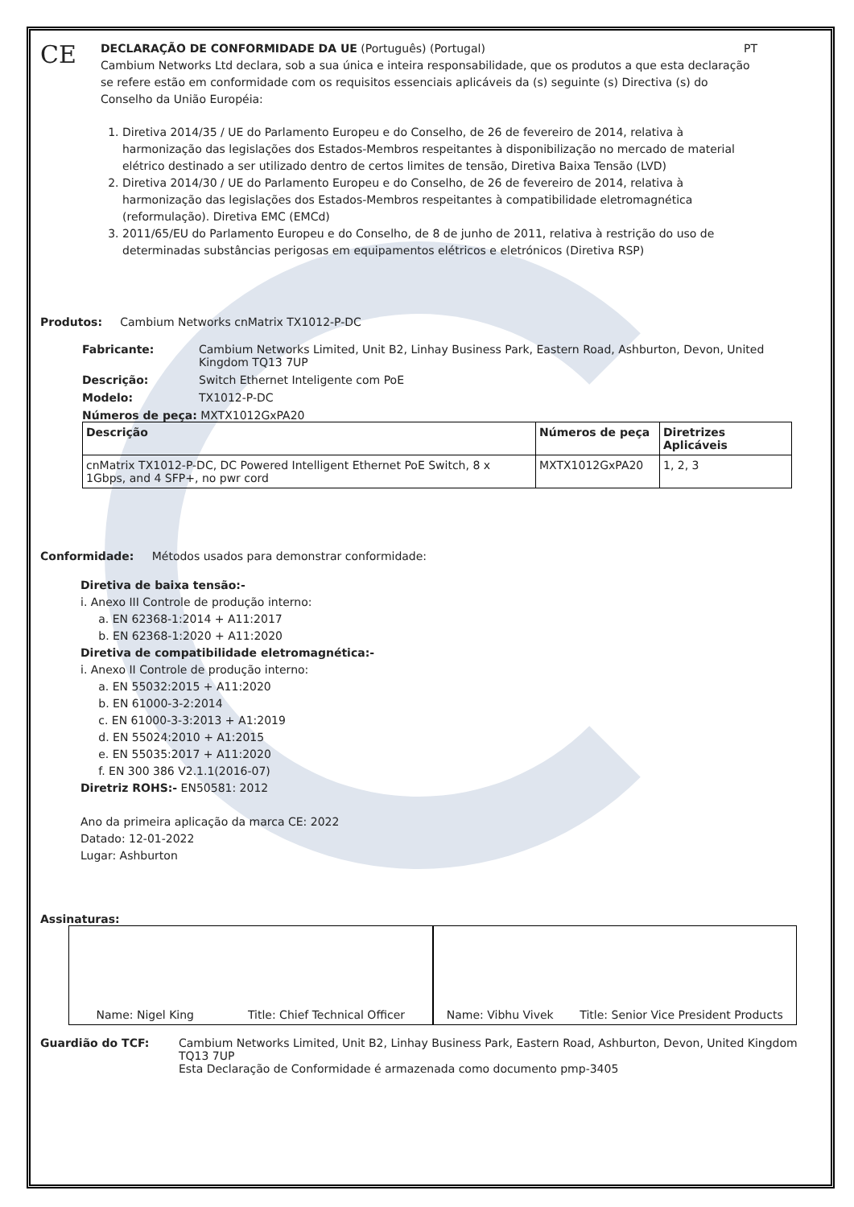CE
DECLARAÇÃO DE CONFORMIDADE DA UE (Português) (Portugal) PT
Cambium Networks Ltd declara, sob a sua única e inteira responsabilidade, que os produtos a que esta declaração se refere estão em conformidade com os requisitos essenciais aplicáveis da (s) seguinte (s) Directiva (s) do Conselho da União Européia:
1. Diretiva 2014/35 / UE do Parlamento Europeu e do Conselho, de 26 de fevereiro de 2014, relativa à harmonização das legislações dos Estados-Membros respeitantes à disponibilização no mercado de material elétrico destinado a ser utilizado dentro de certos limites de tensão, Diretiva Baixa Tensão (LVD)
2. Diretiva 2014/30 / UE do Parlamento Europeu e do Conselho, de 26 de fevereiro de 2014, relativa à harmonização das legislações dos Estados-Membros respeitantes à compatibilidade eletromagnética (reformulação). Diretiva EMC (EMCd)
3. 2011/65/EU do Parlamento Europeu e do Conselho, de 8 de junho de 2011, relativa à restrição do uso de determinadas substâncias perigosas em equipamentos elétricos e eletrónicos (Diretiva RSP)
Produtos: Cambium Networks cnMatrix TX1012-P-DC
Fabricante: Cambium Networks Limited, Unit B2, Linhay Business Park, Eastern Road, Ashburton, Devon, United Kingdom TQ13 7UP
Descrição: Switch Ethernet Inteligente com PoE
Modelo: TX1012-P-DC
Números de peça: MXTX1012GxPA20
| Descrição | Números de peça | Diretrizes Aplicáveis |
| --- | --- | --- |
| cnMatrix TX1012-P-DC, DC Powered Intelligent Ethernet PoE Switch, 8 x 1Gbps, and 4 SFP+, no pwr cord | MXTX1012GxPA20 | 1, 2, 3 |
Conformidade: Métodos usados para demonstrar conformidade:
Diretiva de baixa tensão:-
i. Anexo III Controle de produção interno:
a. EN 62368-1:2014 + A11:2017
b. EN 62368-1:2020 + A11:2020
Diretiva de compatibilidade eletromagnética:-
i. Anexo II Controle de produção interno:
a. EN 55032:2015 + A11:2020
b. EN 61000-3-2:2014
c. EN 61000-3-3:2013 + A1:2019
d. EN 55024:2010 + A1:2015
e. EN 55035:2017 + A11:2020
f. EN 300 386 V2.1.1(2016-07)
Diretriz ROHS:- EN50581: 2012
Ano da primeira aplicação da marca CE: 2022
Datado: 12-01-2022
Lugar: Ashburton
Assinaturas:
Name: Nigel King Title: Chief Technical Officer
Name: Vibhu Vivek Title: Senior Vice President Products
Guardião do TCF: Cambium Networks Limited, Unit B2, Linhay Business Park, Eastern Road, Ashburton, Devon, United Kingdom TQ13 7UP
Esta Declaração de Conformidade é armazenada como documento pmp-3405